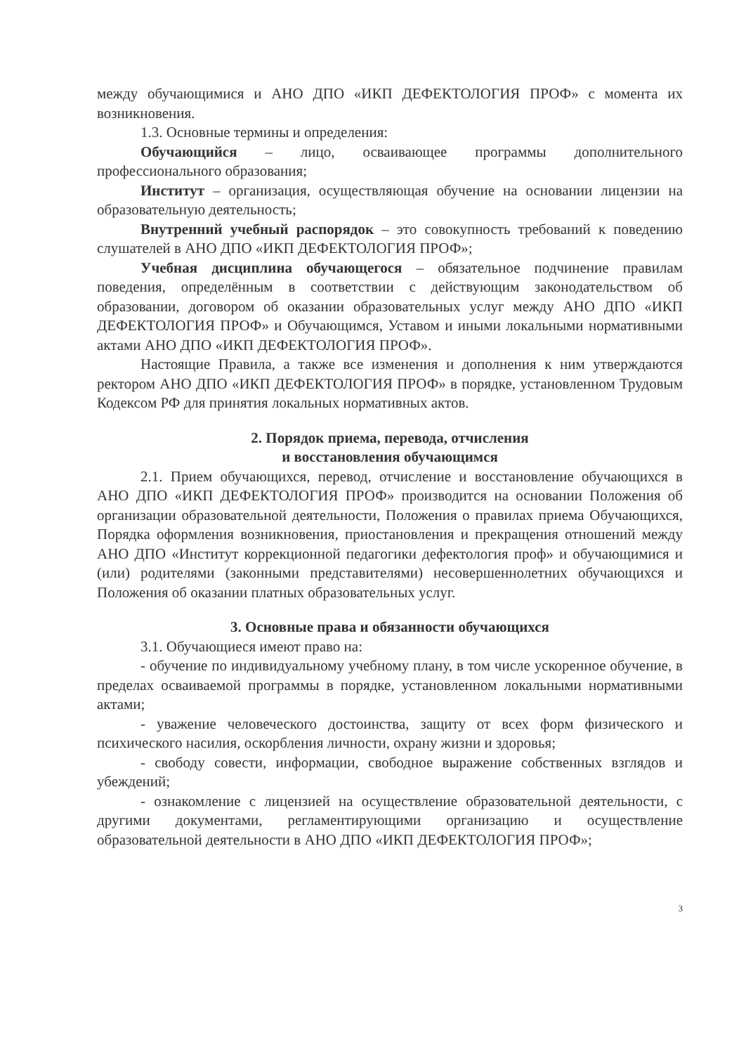между обучающимися и АНО ДПО «ИКП ДЕФЕКТОЛОГИЯ ПРОФ» с момента их возникновения.
1.3. Основные термины и определения:
Обучающийся – лицо, осваивающее программы дополнительного профессионального образования;
Институт – организация, осуществляющая обучение на основании лицензии на образовательную деятельность;
Внутренний учебный распорядок – это совокупность требований к поведению слушателей в АНО ДПО «ИКП ДЕФЕКТОЛОГИЯ ПРОФ»;
Учебная дисциплина обучающегося – обязательное подчинение правилам поведения, определённым в соответствии с действующим законодательством об образовании, договором об оказании образовательных услуг между АНО ДПО «ИКП ДЕФЕКТОЛОГИЯ ПРОФ» и Обучающимся, Уставом и иными локальными нормативными актами АНО ДПО «ИКП ДЕФЕКТОЛОГИЯ ПРОФ».
Настоящие Правила, а также все изменения и дополнения к ним утверждаются ректором АНО ДПО «ИКП ДЕФЕКТОЛОГИЯ ПРОФ» в порядке, установленном Трудовым Кодексом РФ для принятия локальных нормативных актов.
2. Порядок приема, перевода, отчисления
и восстановления обучающимся
2.1. Прием обучающихся, перевод, отчисление и восстановление обучающихся в АНО ДПО «ИКП ДЕФЕКТОЛОГИЯ ПРОФ» производится на основании Положения об организации образовательной деятельности, Положения о правилах приема Обучающихся, Порядка оформления возникновения, приостановления и прекращения отношений между АНО ДПО «Институт коррекционной педагогики дефектология проф» и обучающимися и (или) родителями (законными представителями) несовершеннолетних обучающихся и Положения об оказании платных образовательных услуг.
3. Основные права и обязанности обучающихся
3.1. Обучающиеся имеют право на:
- обучение по индивидуальному учебному плану, в том числе ускоренное обучение, в пределах осваиваемой программы в порядке, установленном локальными нормативными актами;
- уважение человеческого достоинства, защиту от всех форм физического и психического насилия, оскорбления личности, охрану жизни и здоровья;
- свободу совести, информации, свободное выражение собственных взглядов и убеждений;
- ознакомление с лицензией на осуществление образовательной деятельности, с другими документами, регламентирующими организацию и осуществление образовательной деятельности в АНО ДПО «ИКП ДЕФЕКТОЛОГИЯ ПРОФ»;
3